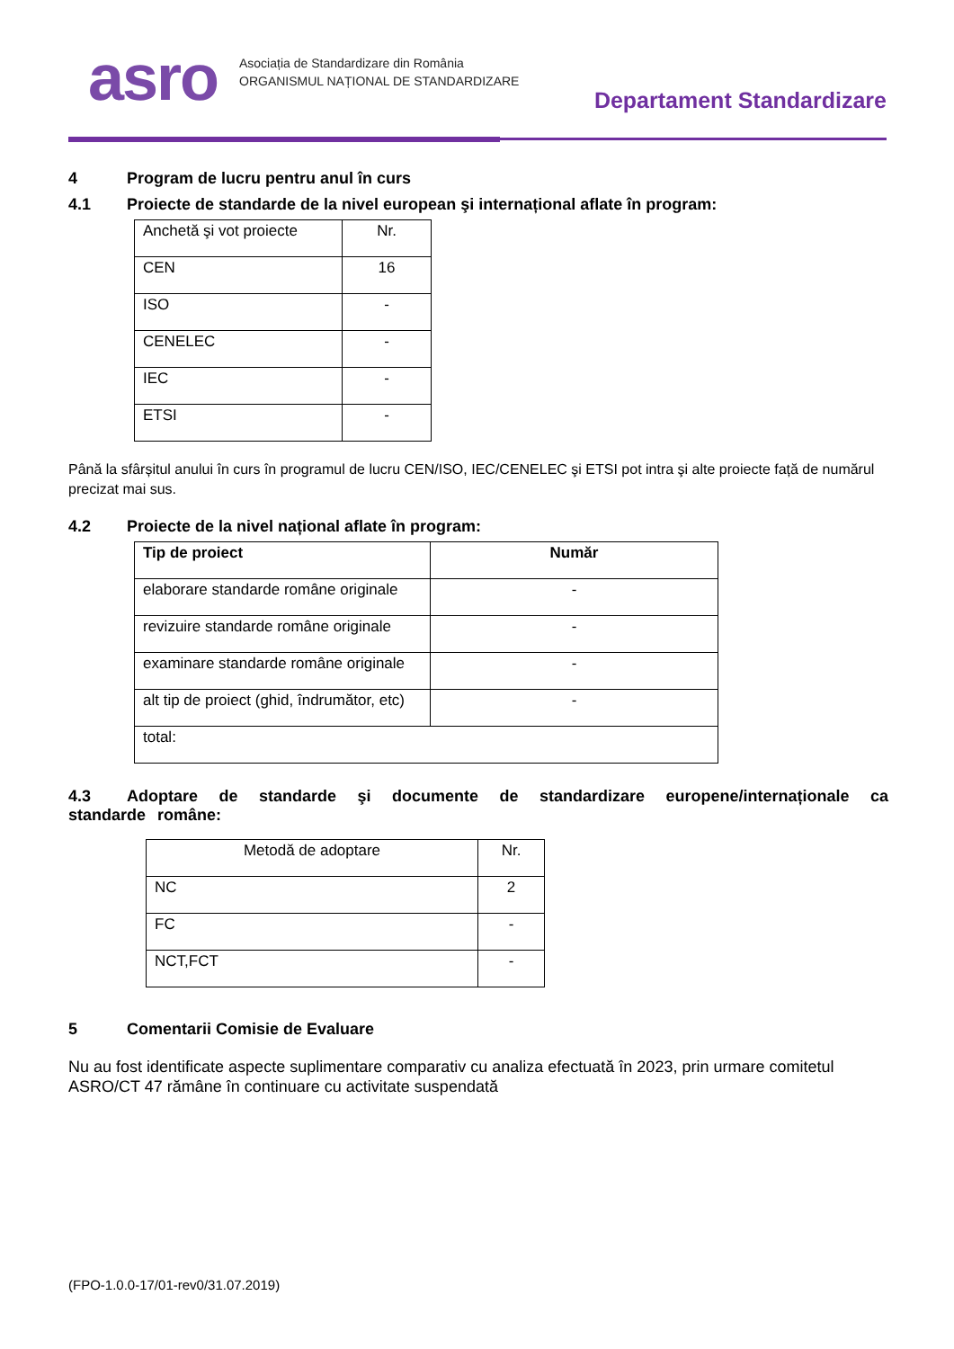asro
Asociația de Standardizare din România
ORGANISMUL NAȚIONAL DE STANDARDIZARE
Departament Standardizare
4 Program de lucru pentru anul în curs
4.1 Proiecte de standarde de la nivel european şi internațional aflate în program:
| Anchetă şi vot proiecte | Nr. |
| CEN | 16 |
| ISO | - |
| CENELEC | - |
| IEC | - |
| ETSI | - |
Până la sfârșitul anului în curs în programul de lucru CEN/ISO, IEC/CENELEC şi ETSI pot intra şi alte proiecte față de numărul precizat mai sus.
4.2 Proiecte de la nivel național aflate în program:
| Tip de proiect | Număr |
| --- | --- |
| elaborare standarde române originale | - |
| revizuire standarde române originale | - |
| examinare standarde române originale | - |
| alt tip de proiect (ghid, îndrumător, etc) | - |
| total: | |
4.3 Adoptare de standarde şi documente de standardizare europene/internaționale ca standarde române:
| Metodă de adoptare | Nr. |
| NC | 2 |
| FC | - |
| NCT,FCT | - |
5 Comentarii Comisie de Evaluare
Nu au fost identificate aspecte suplimentare comparativ cu analiza efectuată în 2023, prin urmare comitetul ASRO/CT 47 rămâne în continuare cu activitate suspendată
(FPO-1.0.0-17/01-rev0/31.07.2019)